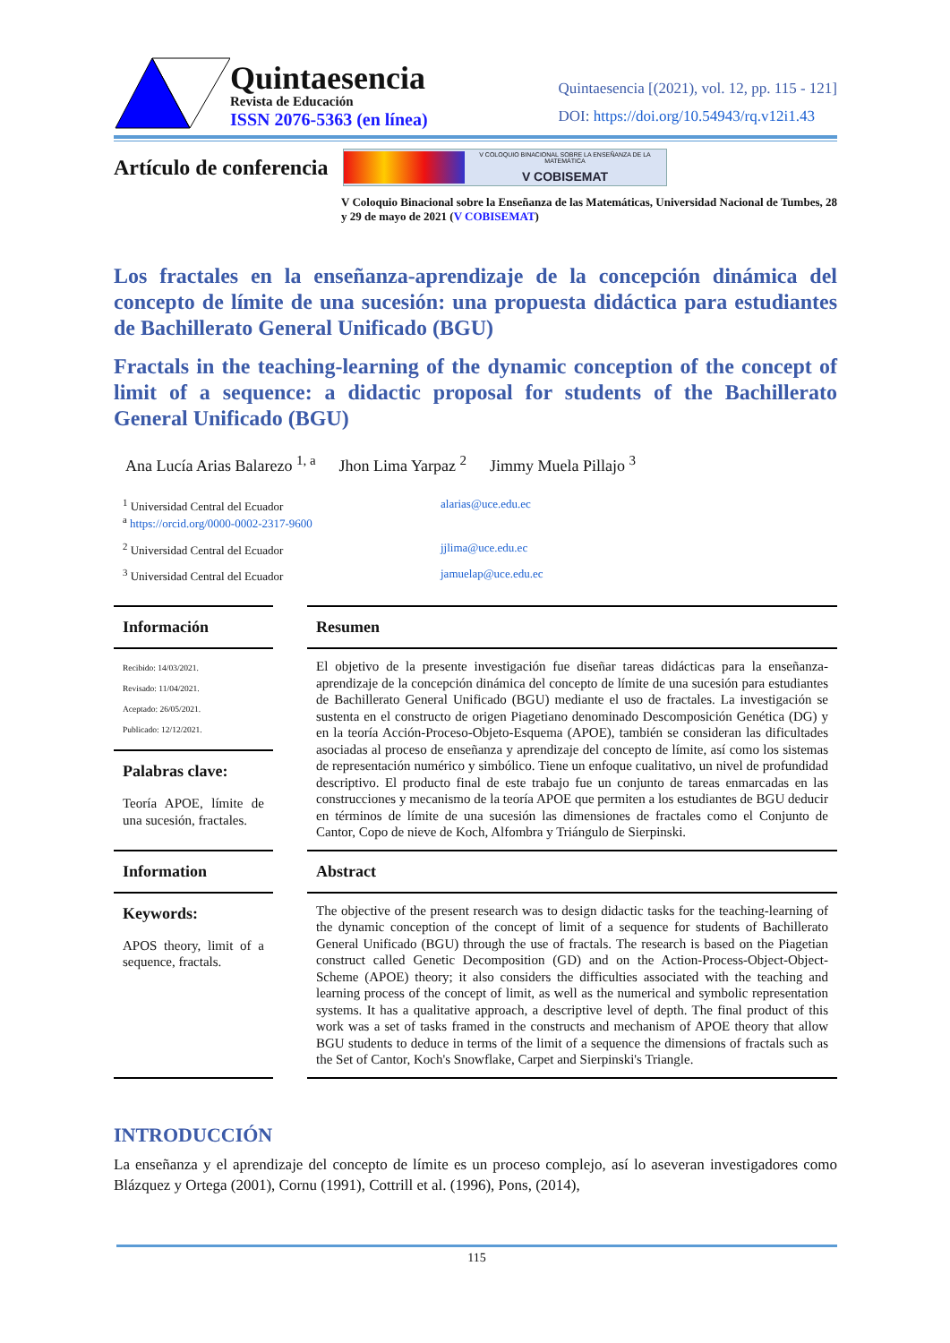Quintaesencia
Revista de Educación
ISSN 2076-5363 (en línea)
Quintaesencia [(2021), vol. 12, pp. 115 - 121]
DOI: https://doi.org/10.54943/rq.v12i1.43
Artículo de conferencia
V COLOQUIO BINACIONAL SOBRE LA ENSEÑANZA DE LA MATEMÁTICA
V COBISEMAT
V Coloquio Binacional sobre la Enseñanza de las Matemáticas, Universidad Nacional de Tumbes, 28 y 29 de mayo de 2021 (V COBISEMAT)
Los fractales en la enseñanza-aprendizaje de la concepción dinámica del concepto de límite de una sucesión: una propuesta didáctica para estudiantes de Bachillerato General Unificado (BGU)
Fractals in the teaching-learning of the dynamic conception of the concept of limit of a sequence: a didactic proposal for students of the Bachillerato General Unificado (BGU)
Ana Lucía Arias Balarezo <sup>1, a</sup> Jhon Lima Yarpaz <sup>2</sup> Jimmy Muela Pillajo <sup>3</sup>
<sup>1</sup> Universidad Central del Ecuador
<sup>a</sup> https://orcid.org/0000-0002-2317-9600
alarias@uce.edu.ec
<sup>2</sup> Universidad Central del Ecuador
jjlima@uce.edu.ec
<sup>3</sup> Universidad Central del Ecuador
jamuelap@uce.edu.ec
Información
Recibido: 14/03/2021.
Revisado: 11/04/2021.
Aceptado: 26/05/2021.
Publicado: 12/12/2021.
Palabras clave:
Teoría APOE, límite de una sucesión, fractales.
Resumen
El objetivo de la presente investigación fue diseñar tareas didácticas para la enseñanza-aprendizaje de la concepción dinámica del concepto de límite de una sucesión para estudiantes de Bachillerato General Unificado (BGU) mediante el uso de fractales. La investigación se sustenta en el constructo de origen Piagetiano denominado Descomposición Genética (DG) y en la teoría Acción-Proceso-Objeto-Esquema (APOE), también se consideran las dificultades asociadas al proceso de enseñanza y aprendizaje del concepto de límite, así como los sistemas de representación numérico y simbólico. Tiene un enfoque cualitativo, un nivel de profundidad descriptivo. El producto final de este trabajo fue un conjunto de tareas enmarcadas en las construcciones y mecanismo de la teoría APOE que permiten a los estudiantes de BGU deducir en términos de límite de una sucesión las dimensiones de fractales como el Conjunto de Cantor, Copo de nieve de Koch, Alfombra y Triángulo de Sierpinski.
Information
Keywords:
APOS theory, limit of a sequence, fractals.
Abstract
The objective of the present research was to design didactic tasks for the teaching-learning of the dynamic conception of the concept of limit of a sequence for students of Bachillerato General Unificado (BGU) through the use of fractals. The research is based on the Piagetian construct called Genetic Decomposition (GD) and on the Action-Process-Object-Object-Scheme (APOE) theory; it also considers the difficulties associated with the teaching and learning process of the concept of limit, as well as the numerical and symbolic representation systems. It has a qualitative approach, a descriptive level of depth. The final product of this work was a set of tasks framed in the constructs and mechanism of APOE theory that allow BGU students to deduce in terms of the limit of a sequence the dimensions of fractals such as the Set of Cantor, Koch's Snowflake, Carpet and Sierpinski's Triangle.
INTRODUCCIÓN
La enseñanza y el aprendizaje del concepto de límite es un proceso complejo, así lo aseveran investigadores como Blázquez y Ortega (2001), Cornu (1991), Cottrill et al. (1996), Pons, (2014),
115